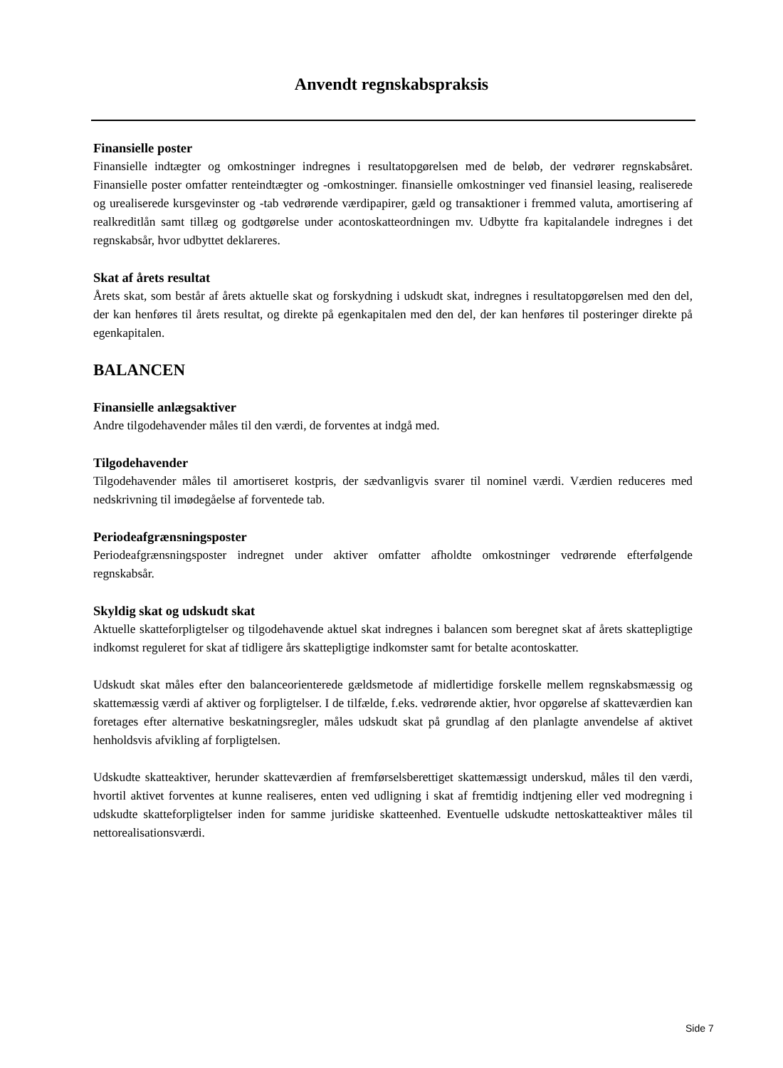Anvendt regnskabspraksis
Finansielle poster
Finansielle indtægter og omkostninger indregnes i resultatopgørelsen med de beløb, der vedrører regnskabsåret. Finansielle poster omfatter renteindtægter og -omkostninger. finansielle omkostninger ved finansiel leasing, realiserede og urealiserede kursgevinster og -tab vedrørende værdipapirer, gæld og transaktioner i fremmed valuta, amortisering af realkreditlån samt tillæg og godtgørelse under acontoskatteordningen mv. Udbytte fra kapitalandele indregnes i det regnskabsår, hvor udbyttet deklareres.
Skat af årets resultat
Årets skat, som består af årets aktuelle skat og forskydning i udskudt skat, indregnes i resultatopgørelsen med den del, der kan henføres til årets resultat, og direkte på egenkapitalen med den del, der kan henføres til posteringer direkte på egenkapitalen.
BALANCEN
Finansielle anlægsaktiver
Andre tilgodehavender måles til den værdi, de forventes at indgå med.
Tilgodehavender
Tilgodehavender måles til amortiseret kostpris, der sædvanligvis svarer til nominel værdi. Værdien reduceres med nedskrivning til imødegåelse af forventede tab.
Periodeafgrænsningsposter
Periodeafgrænsningsposter indregnet under aktiver omfatter afholdte omkostninger vedrørende efterfølgende regnskabsår.
Skyldig skat og udskudt skat
Aktuelle skatteforpligtelser og tilgodehavende aktuel skat indregnes i balancen som beregnet skat af årets skattepligtige indkomst reguleret for skat af tidligere års skattepligtige indkomster samt for betalte acontoskatter.
Udskudt skat måles efter den balanceorienterede gældsmetode af midlertidige forskelle mellem regnskabsmæssig og skattemæssig værdi af aktiver og forpligtelser. I de tilfælde, f.eks. vedrørende aktier, hvor opgørelse af skatteværdien kan foretages efter alternative beskatningsregler, måles udskudt skat på grundlag af den planlagte anvendelse af aktivet henholdsvis afvikling af forpligtelsen.
Udskudte skatteaktiver, herunder skatteværdien af fremførselsberettiget skattemæssigt underskud, måles til den værdi, hvortil aktivet forventes at kunne realiseres, enten ved udligning i skat af fremtidig indtjening eller ved modregning i udskudte skatteforpligtelser inden for samme juridiske skatteenhed. Eventuelle udskudte nettoskatteaktiver måles til nettorealisationsværdi.
Side 7